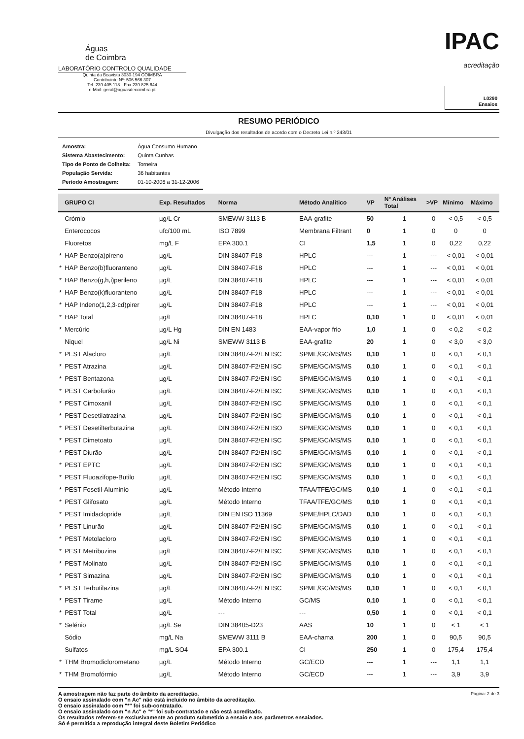Águas
de Coimbra
LABORATÓRIO CONTROLO QUALIDADE
Quinta da Boavista 3030-194 COIMBRA
Contribuinte Nº: 506 566 307
Tel. 239 405 118 - Fax 239 825 644
e-Mail: geral@aguasdecoimbra.pt
IPAC
acreditação
L0290
Ensaios
RESUMO PERIÓDICO
Divulgação dos resultados de acordo com o Decreto Lei n.º 243/01
| Amostra: | Água Consumo Humano |
| Sistema Abastecimento: | Quinta Cunhas |
| Tipo de Ponto de Colheita: | Torneira |
| População Servida: | 36 habitantes |
| Período Amostragem: | 01-10-2006 a 31-12-2006 |
| | GRUPO CI | Exp. Resultados | Norma | Método Analítico | VP | Nº Análises Total | >VP | Mínimo | Máximo |
| --- | --- | --- | --- | --- | --- | --- | --- | --- | --- |
| | Crómio | µg/L Cr | SMEWW 3113 B | EAA-grafite | 50 | 1 | 0 | < 0,5 | < 0,5 |
| | Enterococos | ufc/100 mL | ISO 7899 | Membrana Filtrant | 0 | 1 | 0 | 0 | 0 |
| | Fluoretos | mg/L F | EPA 300.1 | CI | 1,5 | 1 | 0 | 0,22 | 0,22 |
| * | HAP Benzo(a)pireno | µg/L | DIN 38407-F18 | HPLC | --- | 1 | --- | < 0,01 | < 0,01 |
| * | HAP Benzo(b)fluoranteno | µg/L | DIN 38407-F18 | HPLC | --- | 1 | --- | < 0,01 | < 0,01 |
| * | HAP Benzo(g,h,i)perileno | µg/L | DIN 38407-F18 | HPLC | --- | 1 | --- | < 0,01 | < 0,01 |
| * | HAP Benzo(k)fluoranteno | µg/L | DIN 38407-F18 | HPLC | --- | 1 | --- | < 0,01 | < 0,01 |
| * | HAP Indeno(1,2,3-cd)pirer | µg/L | DIN 38407-F18 | HPLC | --- | 1 | --- | < 0,01 | < 0,01 |
| * | HAP Total | µg/L | DIN 38407-F18 | HPLC | 0,10 | 1 | 0 | < 0,01 | < 0,01 |
| * | Mercúrio | µg/L Hg | DIN EN 1483 | EAA-vapor frio | 1,0 | 1 | 0 | < 0,2 | < 0,2 |
| | Niquel | µg/L Ni | SMEWW 3113 B | EAA-grafite | 20 | 1 | 0 | < 3,0 | < 3,0 |
| * | PEST Alacloro | µg/L | DIN 38407-F2/EN ISC | SPME/GC/MS/MS | 0,10 | 1 | 0 | < 0,1 | < 0,1 |
| * | PEST Atrazina | µg/L | DIN 38407-F2/EN ISC | SPME/GC/MS/MS | 0,10 | 1 | 0 | < 0,1 | < 0,1 |
| * | PEST Bentazona | µg/L | DIN 38407-F2/EN ISC | SPME/GC/MS/MS | 0,10 | 1 | 0 | < 0,1 | < 0,1 |
| * | PEST Carbofurão | µg/L | DIN 38407-F2/EN ISC | SPME/GC/MS/MS | 0,10 | 1 | 0 | < 0,1 | < 0,1 |
| * | PEST Cimoxanil | µg/L | DIN 38407-F2/EN ISC | SPME/GC/MS/MS | 0,10 | 1 | 0 | < 0,1 | < 0,1 |
| * | PEST Desetilatrazina | µg/L | DIN 38407-F2/EN ISC | SPME/GC/MS/MS | 0,10 | 1 | 0 | < 0,1 | < 0,1 |
| * | PEST Desetilterbutazina | µg/L | DIN 38407-F2/EN ISO | SPME/GC/MS/MS | 0,10 | 1 | 0 | < 0,1 | < 0,1 |
| * | PEST Dimetoato | µg/L | DIN 38407-F2/EN ISC | SPME/GC/MS/MS | 0,10 | 1 | 0 | < 0,1 | < 0,1 |
| * | PEST Diurão | µg/L | DIN 38407-F2/EN ISC | SPME/GC/MS/MS | 0,10 | 1 | 0 | < 0,1 | < 0,1 |
| * | PEST EPTC | µg/L | DIN 38407-F2/EN ISC | SPME/GC/MS/MS | 0,10 | 1 | 0 | < 0,1 | < 0,1 |
| * | PEST Fluoazifope-Butilo | µg/L | DIN 38407-F2/EN ISC | SPME/GC/MS/MS | 0,10 | 1 | 0 | < 0,1 | < 0,1 |
| * | PEST Fosetil-Aluminio | µg/L | Método Interno | TFAA/TFE/GC/MS | 0,10 | 1 | 0 | < 0,1 | < 0,1 |
| * | PEST Glifosato | µg/L | Método Interno | TFAA/TFE/GC/MS | 0,10 | 1 | 0 | < 0,1 | < 0,1 |
| * | PEST Imidaclopride | µg/L | DIN EN ISO 11369 | SPME/HPLC/DAD | 0,10 | 1 | 0 | < 0,1 | < 0,1 |
| * | PEST Linurão | µg/L | DIN 38407-F2/EN ISC | SPME/GC/MS/MS | 0,10 | 1 | 0 | < 0,1 | < 0,1 |
| * | PEST Metolacloro | µg/L | DIN 38407-F2/EN ISC | SPME/GC/MS/MS | 0,10 | 1 | 0 | < 0,1 | < 0,1 |
| * | PEST Metribuzina | µg/L | DIN 38407-F2/EN ISC | SPME/GC/MS/MS | 0,10 | 1 | 0 | < 0,1 | < 0,1 |
| * | PEST Molinato | µg/L | DIN 38407-F2/EN ISC | SPME/GC/MS/MS | 0,10 | 1 | 0 | < 0,1 | < 0,1 |
| * | PEST Simazina | µg/L | DIN 38407-F2/EN ISC | SPME/GC/MS/MS | 0,10 | 1 | 0 | < 0,1 | < 0,1 |
| * | PEST Terbutilazina | µg/L | DIN 38407-F2/EN ISC | SPME/GC/MS/MS | 0,10 | 1 | 0 | < 0,1 | < 0,1 |
| * | PEST Tirame | µg/L | Método Interno | GC/MS | 0,10 | 1 | 0 | < 0,1 | < 0,1 |
| * | PEST Total | µg/L | --- | --- | 0,50 | 1 | 0 | < 0,1 | < 0,1 |
| * | Selénio | µg/L Se | DIN 38405-D23 | AAS | 10 | 1 | 0 | < 1 | < 1 |
| | Sódio | mg/L Na | SMEWW 3111 B | EAA-chama | 200 | 1 | 0 | 90,5 | 90,5 |
| | Sulfatos | mg/L SO4 | EPA 300.1 | CI | 250 | 1 | 0 | 175,4 | 175,4 |
| * | THM Bromodiclorometano | µg/L | Método Interno | GC/ECD | --- | 1 | --- | 1,1 | 1,1 |
| * | THM Bromofórmio | µg/L | Método Interno | GC/ECD | --- | 1 | --- | 3,9 | 3,9 |
A amostragem não faz parte do âmbito da acreditação.
O ensaio assinalado com "n Ac" não está incluido no âmbito da acreditação.
O ensaio assinalado com "*" foi sub-contratado.
O ensaio assinalado com "n Ac" e "*" foi sub-contratado e não está acreditado.
Os resultados referem-se exclusivamente ao produto submetido a ensaio e aos parâmetros ensaiados.
Só é permitida a reprodução integral deste Boletim Periódico
Página: 2 de 3